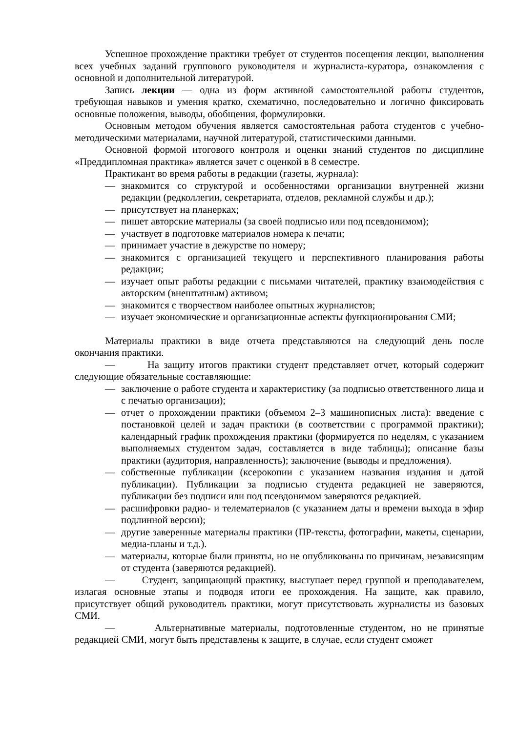Успешное прохождение практики требует от студентов посещения лекции, выполнения всех учебных заданий группового руководителя и журналиста-куратора, ознакомления с основной и дополнительной литературой.
Запись лекции — одна из форм активной самостоятельной работы студентов, требующая навыков и умения кратко, схематично, последовательно и логично фиксировать основные положения, выводы, обобщения, формулировки.
Основным методом обучения является самостоятельная работа студентов с учебно-методическими материалами, научной литературой, статистическими данными.
Основной формой итогового контроля и оценки знаний студентов по дисциплине «Преддипломная практика» является зачет с оценкой в 8 семестре.
Практикант во время работы в редакции (газеты, журнала):
— знакомится со структурой и особенностями организации внутренней жизни редакции (редколлегии, секретариата, отделов, рекламной службы и др.);
— присутствует на планерках;
— пишет авторские материалы (за своей подписью или под псевдонимом);
— участвует в подготовке материалов номера к печати;
— принимает участие в дежурстве по номеру;
— знакомится с организацией текущего и перспективного планирования работы редакции;
— изучает опыт работы редакции с письмами читателей, практику взаимодействия с авторским (внештатным) активом;
— знакомится с творчеством наиболее опытных журналистов;
— изучает экономические и организационные аспекты функционирования СМИ;
Материалы практики в виде отчета представляются на следующий день после окончания практики.
— На защиту итогов практики студент представляет отчет, который содержит следующие обязательные составляющие:
— заключение о работе студента и характеристику (за подписью ответственного лица и с печатью организации);
— отчет о прохождении практики (объемом 2–3 машинописных листа): введение с постановкой целей и задач практики (в соответствии с программой практики); календарный график прохождения практики (формируется по неделям, с указанием выполняемых студентом задач, составляется в виде таблицы); описание базы практики (аудитория, направленность); заключение (выводы и предложения).
— собственные публикации (ксерокопии с указанием названия издания и датой публикации). Публикации за подписью студента редакцией не заверяются, публикации без подписи или под псевдонимом заверяются редакцией.
— расшифровки радио- и телематериалов (с указанием даты и времени выхода в эфир подлинной версии);
— другие заверенные материалы практики (ПР-тексты, фотографии, макеты, сценарии, медиа-планы и т.д.).
— материалы, которые были приняты, но не опубликованы по причинам, независящим от студента (заверяются редакцией).
— Студент, защищающий практику, выступает перед группой и преподавателем, излагая основные этапы и подводя итоги ее прохождения. На защите, как правило, присутствует общий руководитель практики, могут присутствовать журналисты из базовых СМИ.
— Альтернативные материалы, подготовленные студентом, но не принятые редакцией СМИ, могут быть представлены к защите, в случае, если студент сможет